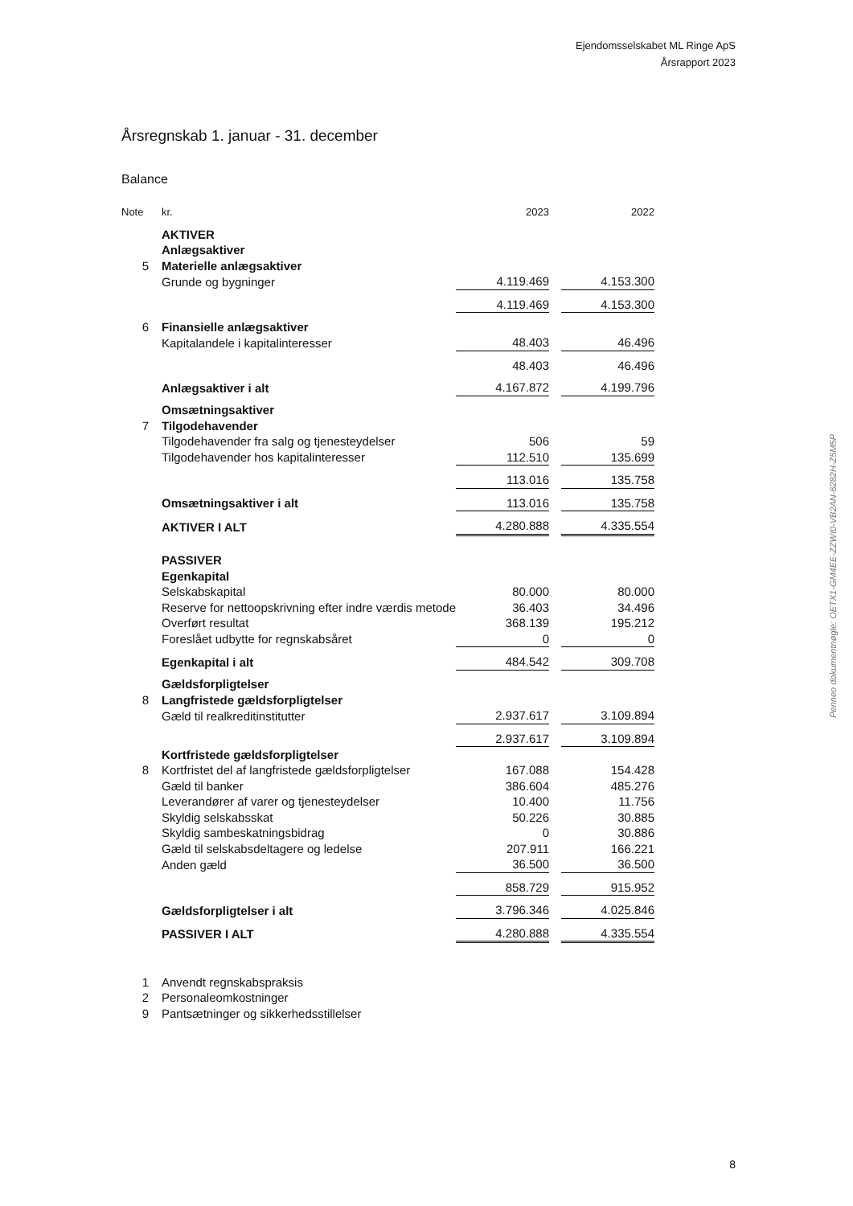Ejendomsselskabet ML Ringe ApS
Årsrapport 2023
Årsregnskab 1. januar - 31. december
Balance
| Note | kr. | 2023 | | 2022 |
| --- | --- | --- | --- | --- |
| | AKTIVER | | | |
| | Anlægsaktiver | | | |
| 5 | Materielle anlægsaktiver | | | |
| | Grunde og bygninger | 4.119.469 | | 4.153.300 |
| | | 4.119.469 | | 4.153.300 |
| 6 | Finansielle anlægsaktiver | | | |
| | Kapitalandele i kapitalinteresser | 48.403 | | 46.496 |
| | | 48.403 | | 46.496 |
| | Anlægsaktiver i alt | 4.167.872 | | 4.199.796 |
| | Omsætningsaktiver | | | |
| 7 | Tilgodehavender | | | |
| | Tilgodehavender fra salg og tjenesteydelser | 506 | | 59 |
| | Tilgodehavender hos kapitalinteresser | 112.510 | | 135.699 |
| | | 113.016 | | 135.758 |
| | Omsætningsaktiver i alt | 113.016 | | 135.758 |
| | AKTIVER I ALT | 4.280.888 | | 4.335.554 |
| | PASSIVER | | | |
| | Egenkapital | | | |
| | Selskabskapital | 80.000 | | 80.000 |
| | Reserve for nettoopskrivning efter indre værdis metode | 36.403 | | 34.496 |
| | Overført resultat | 368.139 | | 195.212 |
| | Foreslået udbytte for regnskabsåret | 0 | | 0 |
| | Egenkapital i alt | 484.542 | | 309.708 |
| | Gældsforpligtelser | | | |
| 8 | Langfristede gældsforpligtelser | | | |
| | Gæld til realkreditinstitutter | 2.937.617 | | 3.109.894 |
| | | 2.937.617 | | 3.109.894 |
| | Kortfristede gældsforpligtelser | | | |
| 8 | Kortfristet del af langfristede gældsforpligtelser | 167.088 | | 154.428 |
| | Gæld til banker | 386.604 | | 485.276 |
| | Leverandører af varer og tjenesteydelser | 10.400 | | 11.756 |
| | Skyldig selskabsskat | 50.226 | | 30.885 |
| | Skyldig sambeskatningsbidrag | 0 | | 30.886 |
| | Gæld til selskabsdeltagere og ledelse | 207.911 | | 166.221 |
| | Anden gæld | 36.500 | | 36.500 |
| | | 858.729 | | 915.952 |
| | Gældsforpligtelser i alt | 3.796.346 | | 4.025.846 |
| | PASSIVER I ALT | 4.280.888 | | 4.335.554 |
| 1 | Anvendt regnskabspraksis | | | |
| 2 | Personaleomkostninger | | | |
| 9 | Pantsætninger og sikkerhedsstillelser | | | |
Penneo dokumentnøgle: OETX1-GM4EE-ZZWI0-VB2AN-6282H-Z5M5P
8